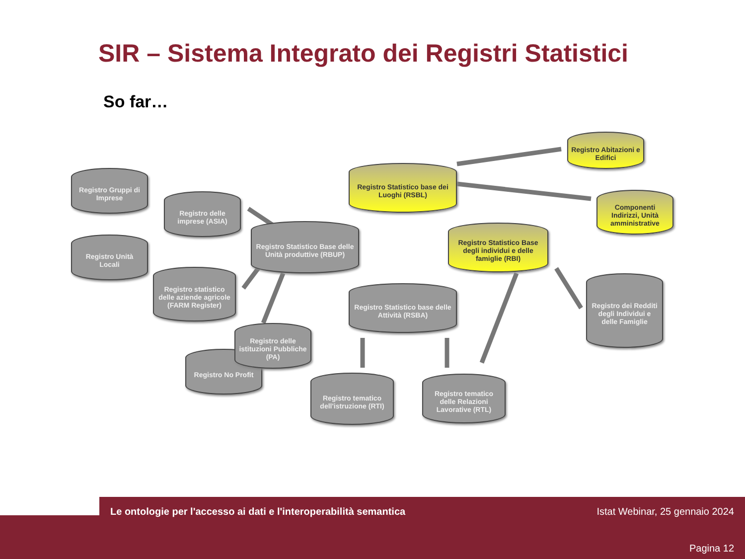SIR – Sistema Integrato dei Registri Statistici
So far…
Registro Gruppi di Imprese
Registro Unità Locali
Registro delle imprese (ASIA)
Registro Statistico Base delle Unità produttive (RBUP)
Registro statistico delle aziende agricole (FARM Register)
Registro delle istituzioni Pubbliche (PA)
Registro No Profit
Registro Statistico base dei Luoghi (RSBL)
Registro Abitazioni e Edifici
Componenti Indirizzi, Unità amministrative
Registro Statistico Base degli individui e delle famiglie (RBI)
Registro Statistico base delle Attività (RSBA)
Registro dei Redditi degli Individui e delle Famiglie
Registro tematico dell'istruzione (RTI)
Registro tematico delle Relazioni Lavorative (RTL)
Le ontologie per l'accesso ai dati e l'interoperabilità semantica
Istat Webinar, 25 gennaio 2024
Pagina 12